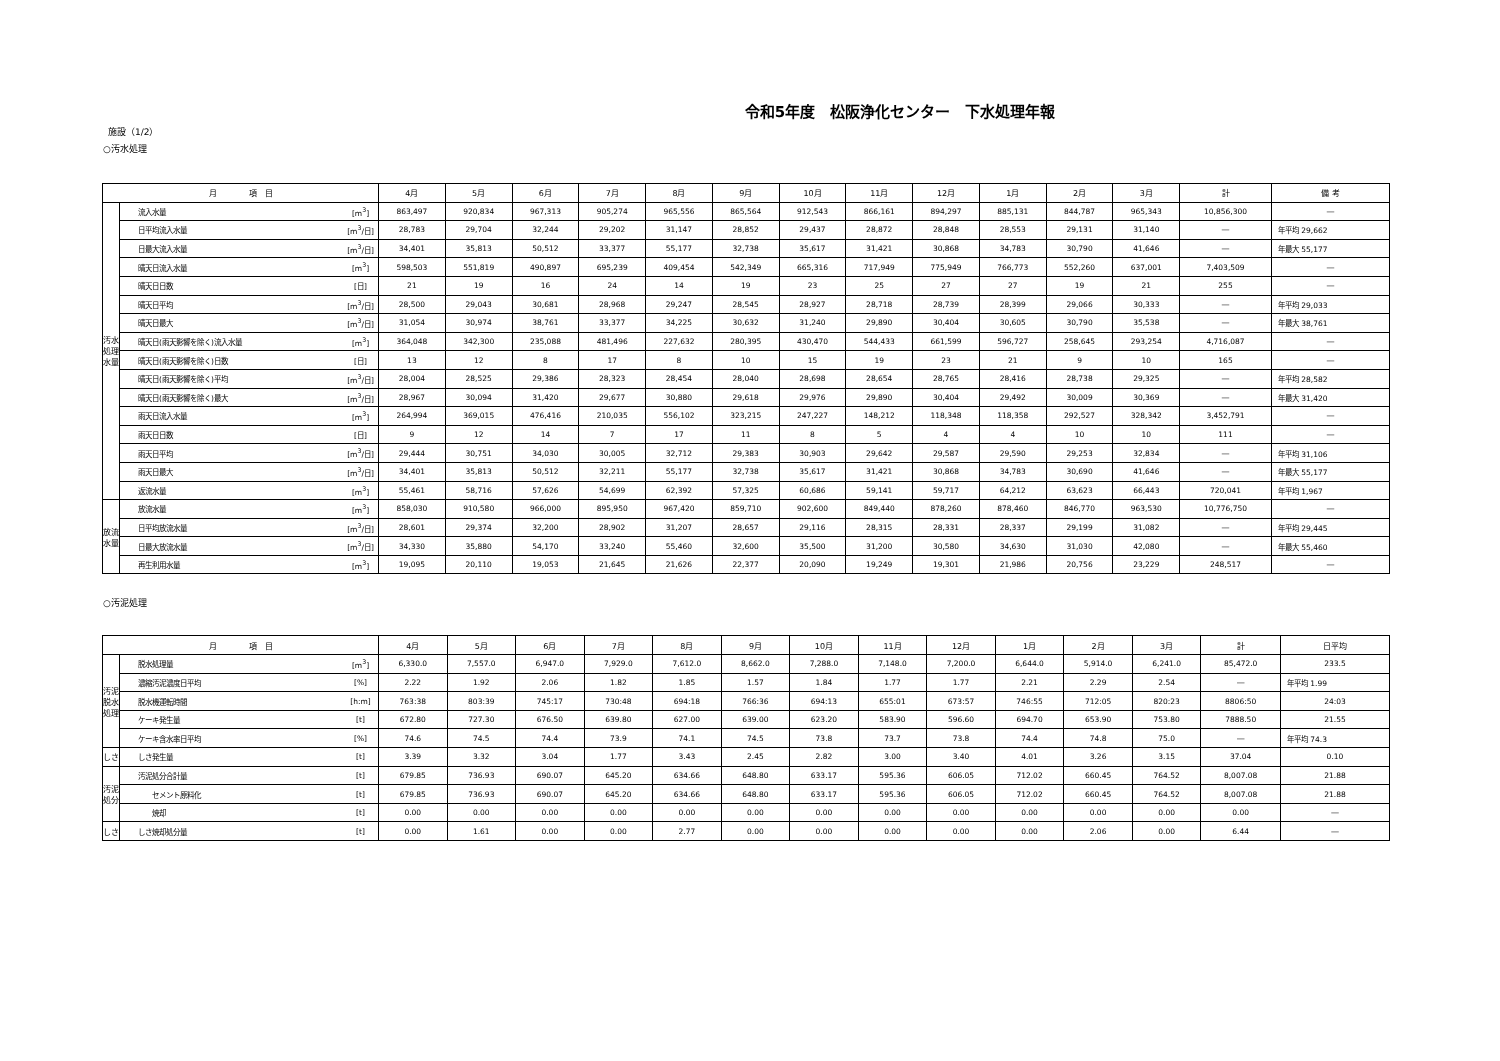令和5年度　松阪浄化センター　下水処理年報
施設（1/2）
○汚水処理
| 月 項 目 | | | 4月 | 5月 | 6月 | 7月 | 8月 | 9月 | 10月 | 11月 | 12月 | 1月 | 2月 | 3月 | 計 | 備 考 |
| --- | --- | --- | --- | --- | --- | --- | --- | --- | --- | --- | --- | --- | --- | --- | --- | --- |
| 汚水処理水量 | 流入水量 | [m<sup>3</sup>] | 863,497 | 920,834 | 967,313 | 905,274 | 965,556 | 865,564 | 912,543 | 866,161 | 894,297 | 885,131 | 844,787 | 965,343 | 10,856,300 | ― |
| | 日平均流入水量 | [m<sup>3</sup>/日] | 28,783 | 29,704 | 32,244 | 29,202 | 31,147 | 28,852 | 29,437 | 28,872 | 28,848 | 28,553 | 29,131 | 31,140 | ― | 年平均 29,662 |
| | 日最大流入水量 | [m<sup>3</sup>/日] | 34,401 | 35,813 | 50,512 | 33,377 | 55,177 | 32,738 | 35,617 | 31,421 | 30,868 | 34,783 | 30,790 | 41,646 | ― | 年最大 55,177 |
| | 晴天日流入水量 | [m<sup>3</sup>] | 598,503 | 551,819 | 490,897 | 695,239 | 409,454 | 542,349 | 665,316 | 717,949 | 775,949 | 766,773 | 552,260 | 637,001 | 7,403,509 | ― |
| | 晴天日日数 | [日] | 21 | 19 | 16 | 24 | 14 | 19 | 23 | 25 | 27 | 27 | 19 | 21 | 255 | ― |
| | 晴天日平均 | [m<sup>3</sup>/日] | 28,500 | 29,043 | 30,681 | 28,968 | 29,247 | 28,545 | 28,927 | 28,718 | 28,739 | 28,399 | 29,066 | 30,333 | ― | 年平均 29,033 |
| | 晴天日最大 | [m<sup>3</sup>/日] | 31,054 | 30,974 | 38,761 | 33,377 | 34,225 | 30,632 | 31,240 | 29,890 | 30,404 | 30,605 | 30,790 | 35,538 | ― | 年最大 38,761 |
| | 晴天日(雨天影響を除く)流入水量 | [m<sup>3</sup>] | 364,048 | 342,300 | 235,088 | 481,496 | 227,632 | 280,395 | 430,470 | 544,433 | 661,599 | 596,727 | 258,645 | 293,254 | 4,716,087 | ― |
| | 晴天日(雨天影響を除く)日数 | [日] | 13 | 12 | 8 | 17 | 8 | 10 | 15 | 19 | 23 | 21 | 9 | 10 | 165 | ― |
| | 晴天日(雨天影響を除く)平均 | [m<sup>3</sup>/日] | 28,004 | 28,525 | 29,386 | 28,323 | 28,454 | 28,040 | 28,698 | 28,654 | 28,765 | 28,416 | 28,738 | 29,325 | ― | 年平均 28,582 |
| | 晴天日(雨天影響を除く)最大 | [m<sup>3</sup>/日] | 28,967 | 30,094 | 31,420 | 29,677 | 30,880 | 29,618 | 29,976 | 29,890 | 30,404 | 29,492 | 30,009 | 30,369 | ― | 年最大 31,420 |
| | 雨天日流入水量 | [m<sup>3</sup>] | 264,994 | 369,015 | 476,416 | 210,035 | 556,102 | 323,215 | 247,227 | 148,212 | 118,348 | 118,358 | 292,527 | 328,342 | 3,452,791 | ― |
| | 雨天日日数 | [日] | 9 | 12 | 14 | 7 | 17 | 11 | 8 | 5 | 4 | 4 | 10 | 10 | 111 | ― |
| | 雨天日平均 | [m<sup>3</sup>/日] | 29,444 | 30,751 | 34,030 | 30,005 | 32,712 | 29,383 | 30,903 | 29,642 | 29,587 | 29,590 | 29,253 | 32,834 | ― | 年平均 31,106 |
| | 雨天日最大 | [m<sup>3</sup>/日] | 34,401 | 35,813 | 50,512 | 32,211 | 55,177 | 32,738 | 35,617 | 31,421 | 30,868 | 34,783 | 30,690 | 41,646 | ― | 年最大 55,177 |
| | 返流水量 | [m<sup>3</sup>] | 55,461 | 58,716 | 57,626 | 54,699 | 62,392 | 57,325 | 60,686 | 59,141 | 59,717 | 64,212 | 63,623 | 66,443 | 720,041 | 年平均 1,967 |
| 放流水量 | 放流水量 | [m<sup>3</sup>] | 858,030 | 910,580 | 966,000 | 895,950 | 967,420 | 859,710 | 902,600 | 849,440 | 878,260 | 878,460 | 846,770 | 963,530 | 10,776,750 | ― |
| | 日平均放流水量 | [m<sup>3</sup>/日] | 28,601 | 29,374 | 32,200 | 28,902 | 31,207 | 28,657 | 29,116 | 28,315 | 28,331 | 28,337 | 29,199 | 31,082 | ― | 年平均 29,445 |
| | 日最大放流水量 | [m<sup>3</sup>/日] | 34,330 | 35,880 | 54,170 | 33,240 | 55,460 | 32,600 | 35,500 | 31,200 | 30,580 | 34,630 | 31,030 | 42,080 | ― | 年最大 55,460 |
| | 再生利用水量 | [m<sup>3</sup>] | 19,095 | 20,110 | 19,053 | 21,645 | 21,626 | 22,377 | 20,090 | 19,249 | 19,301 | 21,986 | 20,756 | 23,229 | 248,517 | ― |
○汚泥処理
| 月 項 目 | | | 4月 | 5月 | 6月 | 7月 | 8月 | 9月 | 10月 | 11月 | 12月 | 1月 | 2月 | 3月 | 計 | 日平均 |
| --- | --- | --- | --- | --- | --- | --- | --- | --- | --- | --- | --- | --- | --- | --- | --- | --- |
| 汚泥脱水処理 | 脱水処理量 | [m<sup>3</sup>] | 6,330.0 | 7,557.0 | 6,947.0 | 7,929.0 | 7,612.0 | 8,662.0 | 7,288.0 | 7,148.0 | 7,200.0 | 6,644.0 | 5,914.0 | 6,241.0 | 85,472.0 | 233.5 |
| | 濃縮汚泥濃度日平均 | [%] | 2.22 | 1.92 | 2.06 | 1.82 | 1.85 | 1.57 | 1.84 | 1.77 | 1.77 | 2.21 | 2.29 | 2.54 | ― | 年平均 1.99 |
| | 脱水機運転時間 | [h:m] | 763:38 | 803:39 | 745:17 | 730:48 | 694:18 | 766:36 | 694:13 | 655:01 | 673:57 | 746:55 | 712:05 | 820:23 | 8806:50 | 24:03 |
| | ケーキ発生量 | [t] | 672.80 | 727.30 | 676.50 | 639.80 | 627.00 | 639.00 | 623.20 | 583.90 | 596.60 | 694.70 | 653.90 | 753.80 | 7888.50 | 21.55 |
| | ケーキ含水率日平均 | [%] | 74.6 | 74.5 | 74.4 | 73.9 | 74.1 | 74.5 | 73.8 | 73.7 | 73.8 | 74.4 | 74.8 | 75.0 | ― | 年平均 74.3 |
| しさ | しさ発生量 | [t] | 3.39 | 3.32 | 3.04 | 1.77 | 3.43 | 2.45 | 2.82 | 3.00 | 3.40 | 4.01 | 3.26 | 3.15 | 37.04 | 0.10 |
| 汚泥処分 | 汚泥処分合計量 | [t] | 679.85 | 736.93 | 690.07 | 645.20 | 634.66 | 648.80 | 633.17 | 595.36 | 606.05 | 712.02 | 660.45 | 764.52 | 8,007.08 | 21.88 |
| | セメント原料化 | [t] | 679.85 | 736.93 | 690.07 | 645.20 | 634.66 | 648.80 | 633.17 | 595.36 | 606.05 | 712.02 | 660.45 | 764.52 | 8,007.08 | 21.88 |
| | 焼却 | [t] | 0.00 | 0.00 | 0.00 | 0.00 | 0.00 | 0.00 | 0.00 | 0.00 | 0.00 | 0.00 | 0.00 | 0.00 | 0.00 | ― |
| しさ | しさ焼却処分量 | [t] | 0.00 | 1.61 | 0.00 | 0.00 | 2.77 | 0.00 | 0.00 | 0.00 | 0.00 | 0.00 | 2.06 | 0.00 | 6.44 | ― |